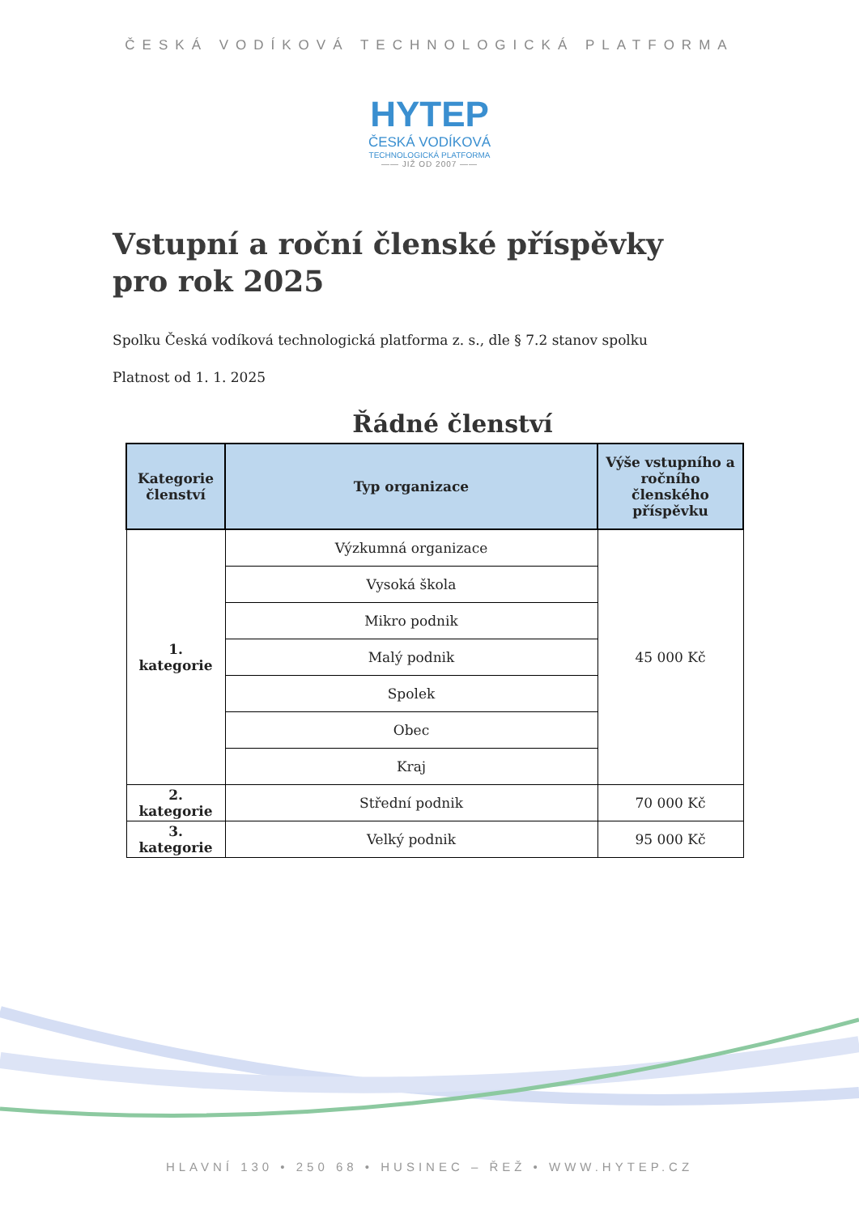ČESKÁ VODÍKOVÁ TECHNOLOGICKÁ PLATFORMA
HYTEP
ČESKÁ VODÍKOVÁ
TECHNOLOGICKÁ PLATFORMA
—— JIŽ OD 2007 ——
Vstupní a roční členské příspěvky
pro rok 2025
Spolku Česká vodíková technologická platforma z. s., dle § 7.2 stanov spolku
Platnost od 1. 1. 2025
Řádné členství
| Kategorie členství | Typ organizace | Výše vstupního a ročního členského příspěvku |
| --- | --- | --- |
| 1. kategorie | Výzkumná organizace | 45 000 Kč |
| | Vysoká škola | |
| | Mikro podnik | |
| | Malý podnik | |
| | Spolek | |
| | Obec | |
| | Kraj | |
| 2. kategorie | Střední podnik | 70 000 Kč |
| 3. kategorie | Velký podnik | 95 000 Kč |
HLAVNÍ 130 • 250 68 • HUSINEC – ŘEŽ • WWW.HYTEP.CZ